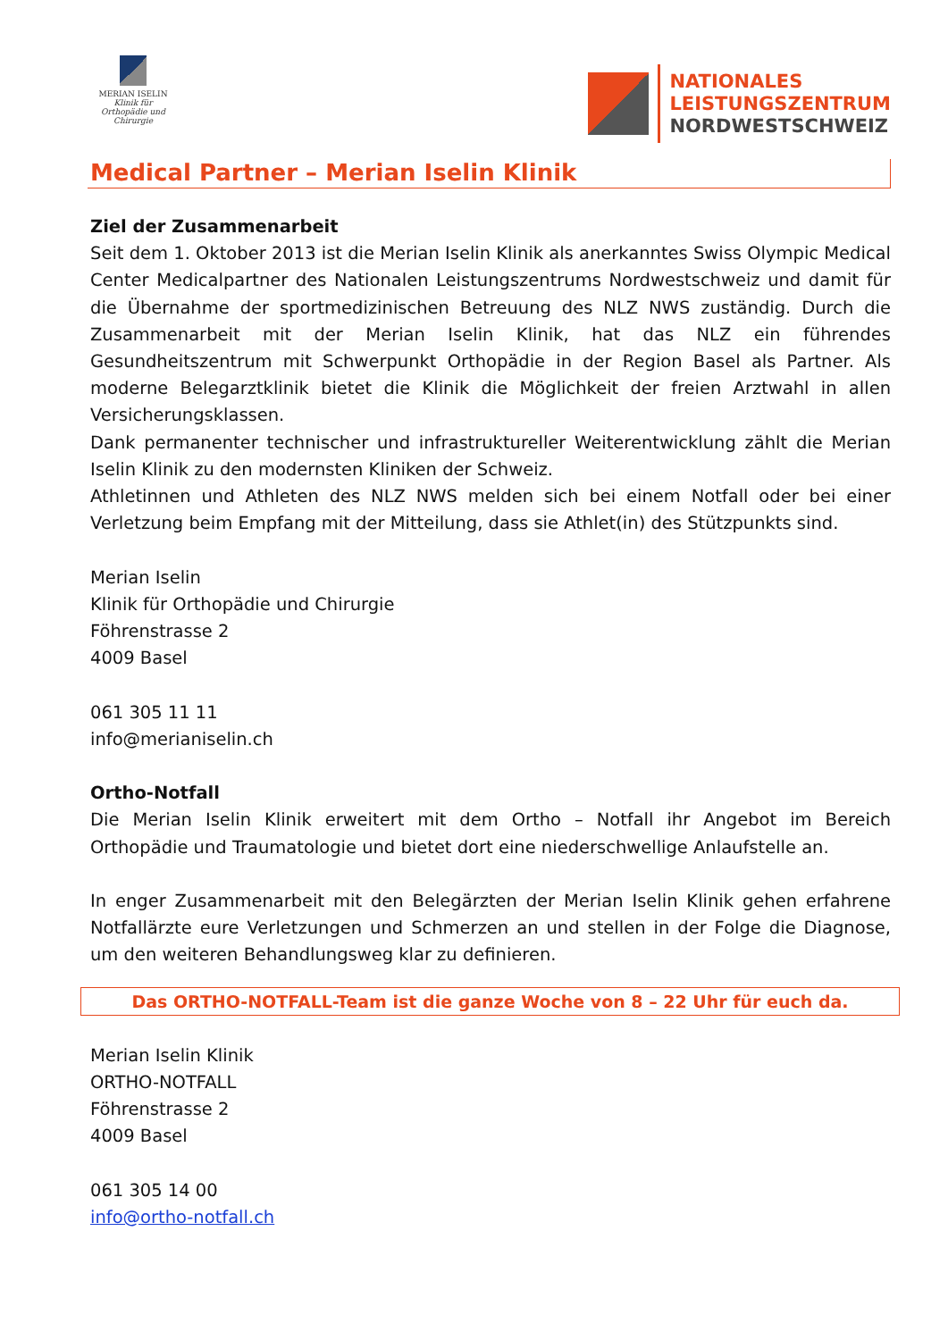MERIAN ISELIN
Klinik für Orthopädie und Chirurgie
NATIONALES
LEISTUNGSZENTRUM
NORDWESTSCHWEIZ
Medical Partner – Merian Iselin Klinik
Ziel der Zusammenarbeit
Seit dem 1. Oktober 2013 ist die Merian Iselin Klinik als anerkanntes Swiss Olympic Medical Center Medicalpartner des Nationalen Leistungszentrums Nordwestschweiz und damit für die Übernahme der sportmedizinischen Betreuung des NLZ NWS zuständig. Durch die Zusammenarbeit mit der Merian Iselin Klinik, hat das NLZ ein führendes Gesundheitszentrum mit Schwerpunkt Orthopädie in der Region Basel als Partner. Als moderne Belegarztklinik bietet die Klinik die Möglichkeit der freien Arztwahl in allen Versicherungsklassen.
Dank permanenter technischer und infrastruktureller Weiterentwicklung zählt die Merian Iselin Klinik zu den modernsten Kliniken der Schweiz.
Athletinnen und Athleten des NLZ NWS melden sich bei einem Notfall oder bei einer Verletzung beim Empfang mit der Mitteilung, dass sie Athlet(in) des Stützpunkts sind.
Merian Iselin
Klinik für Orthopädie und Chirurgie
Föhrenstrasse 2
4009 Basel
061 305 11 11
info@merianiselin.ch
Ortho-Notfall
Die Merian Iselin Klinik erweitert mit dem Ortho – Notfall ihr Angebot im Bereich Orthopädie und Traumatologie und bietet dort eine niederschwellige Anlaufstelle an.
In enger Zusammenarbeit mit den Belegärzten der Merian Iselin Klinik gehen erfahrene Notfallärzte eure Verletzungen und Schmerzen an und stellen in der Folge die Diagnose, um den weiteren Behandlungsweg klar zu definieren.
Das ORTHO-NOTFALL-Team ist die ganze Woche von 8 – 22 Uhr für euch da.
Merian Iselin Klinik
ORTHO-NOTFALL
Föhrenstrasse 2
4009 Basel
061 305 14 00
info@ortho-notfall.ch